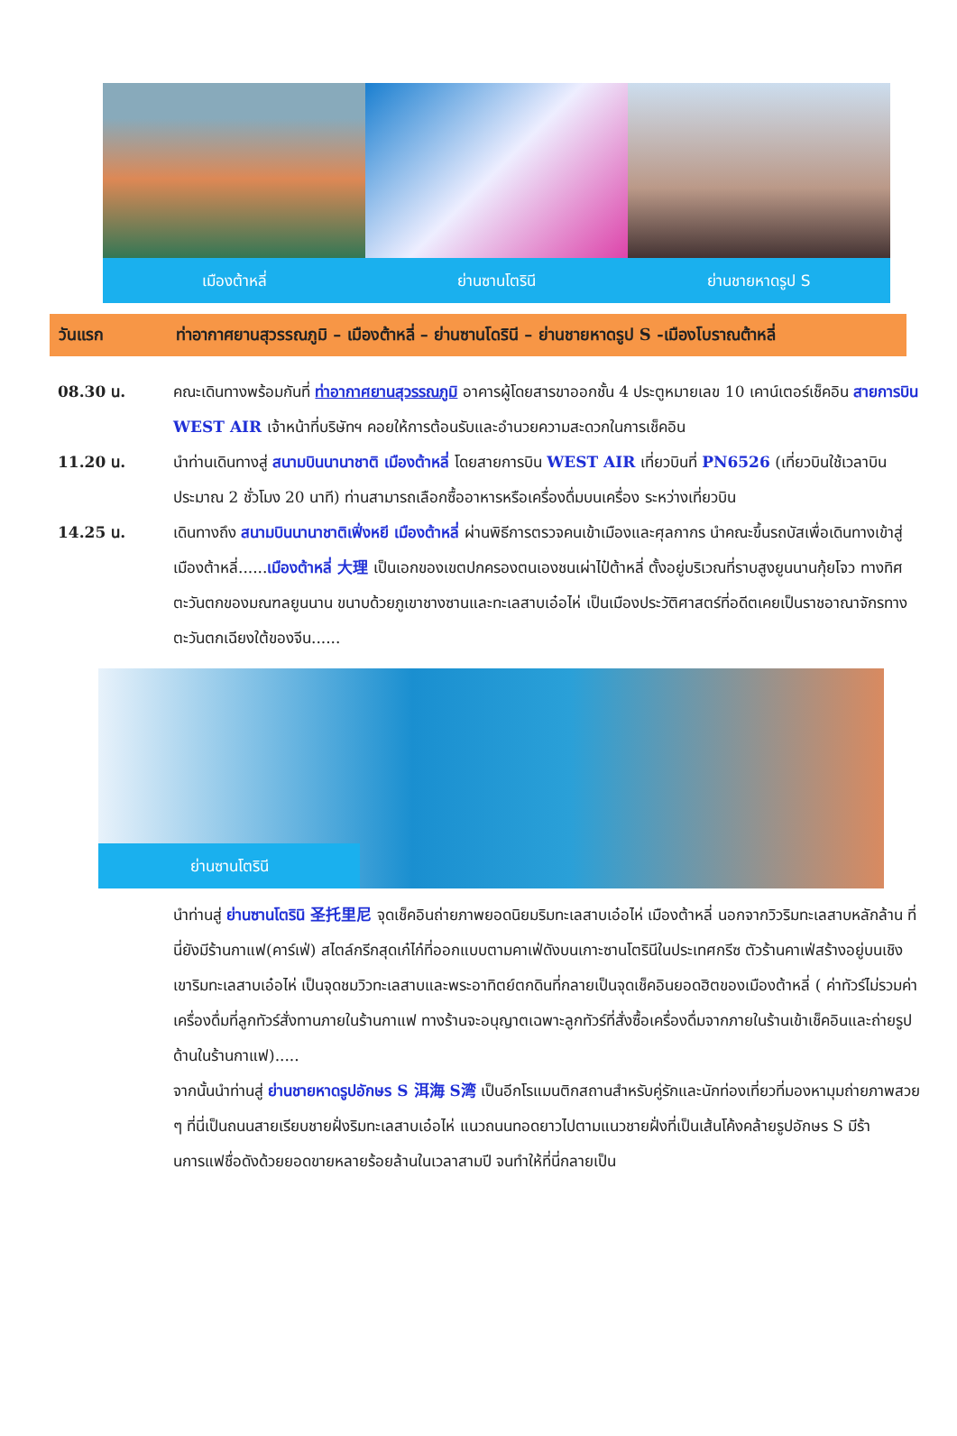เมืองต้าหลี่ ย่านซานโตรินี ย่านชายหาดรูป S
วันแรก ท่าอากาศยานสุวรรณภูมิ – เมืองต้าหลี่ – ย่านซานโดรินี – ย่านชายหาดรูป S -เมืองโบราณต้าหลี่
08.30 น. คณะเดินทางพร้อมกันที่ ท่าอากาศยานสุวรรณภูมิ อาคารผู้โดยสารขาออกชั้น 4 ประตูหมายเลข 10 เคาน์เตอร์เช็คอิน สายการบิน WEST AIR เจ้าหน้าที่บริษัทฯ คอยให้การต้อนรับและอำนวยความสะดวกในการเช็คอิน
11.20 น. นำท่านเดินทางสู่ สนามบินนานาชาติ เมืองต้าหลี่ โดยสายการบิน WEST AIR เที่ยวบินที่ PN6526 (เที่ยวบินใช้เวลาบินประมาณ 2 ชั่วโมง 20 นาที) ท่านสามารถเลือกซื้ออาหารหรือเครื่องดื่มบนเครื่อง ระหว่างเที่ยวบิน
14.25 น. เดินทางถึง สนามบินนานาชาติเฟิ่งหยี เมืองต้าหลี่ ผ่านพิธีการตรวจคนเข้าเมืองและศุลกากร นำคณะขึ้นรถบัสเพื่อเดินทางเข้าสู่เมืองต้าหลี่......เมืองต้าหลี่ 大理 เป็นเอกของเขตปกครองตนเองชนเผ่าไป๋ต้าหลี่ ตั้งอยู่บริเวณที่ราบสูงยูนนานกุ้ยโจว ทางทิศตะวันตกของมณฑลยูนนาน ขนาบด้วยภูเขาชางซานและทะเลสาบเอ๋อไห่ เป็นเมืองประวัติศาสตร์ที่อดีตเคยเป็นราชอาณาจักรทางตะวันตกเฉียงใต้ของจีน......
ย่านซานโตรินี
นำท่านสู่ ย่านซานโตรินิ 圣托里尼 จุดเช็คอินถ่ายภาพยอดนิยมริมทะเลสาบเอ๋อไห่ เมืองต้าหลี่ นอกจากวิวริมทะเลสาบหลักล้าน ที่นี่ยังมีร้านกาแฟ(คาร์เฟ่) สไตล์กรีกสุดเก๋ไก๋ที่ออกแบบตามคาเฟ่ดังบนเกาะซานโตรินีในประเทศกรีซ ตัวร้านคาเฟ่สร้างอยู่บนเชิงเขาริมทะเลสาบเอ๋อไห่ เป็นจุดชมวิวทะเลสาบและพระอาทิตย์ตกดินที่กลายเป็นจุดเช็คอินยอดฮิตของเมืองต้าหลี่ ( ค่าทัวร์ไม่รวมค่าเครื่องดื่มที่ลูกทัวร์สั่งทานภายในร้านกาแฟ ทางร้านจะอนุญาตเฉพาะลูกทัวร์ที่สั่งซื้อเครื่องดื่มจากภายในร้านเข้าเช็คอินและถ่ายรูปด้านในร้านกาแฟ).....
จากนั้นนำท่านสู่ ย่านชายหาดรูปอักษร S 洱海 S湾 เป็นอีกโรแมนติกสถานสำหรับคู่รักและนักท่องเที่ยวที่มองหามุมถ่ายภาพสวย ๆ ที่นี่เป็นถนนสายเรียบชายฝั่งริมทะเลสาบเอ๋อไห่ แนวถนนทอดยาวไปตามแนวชายฝั่งที่เป็นเส้นโค้งคล้ายรูปอักษร S มีร้านการแฟชื่อดังด้วยยอดขายหลายร้อยล้านในเวลาสามปี จนทำให้ที่นี่กลายเป็น